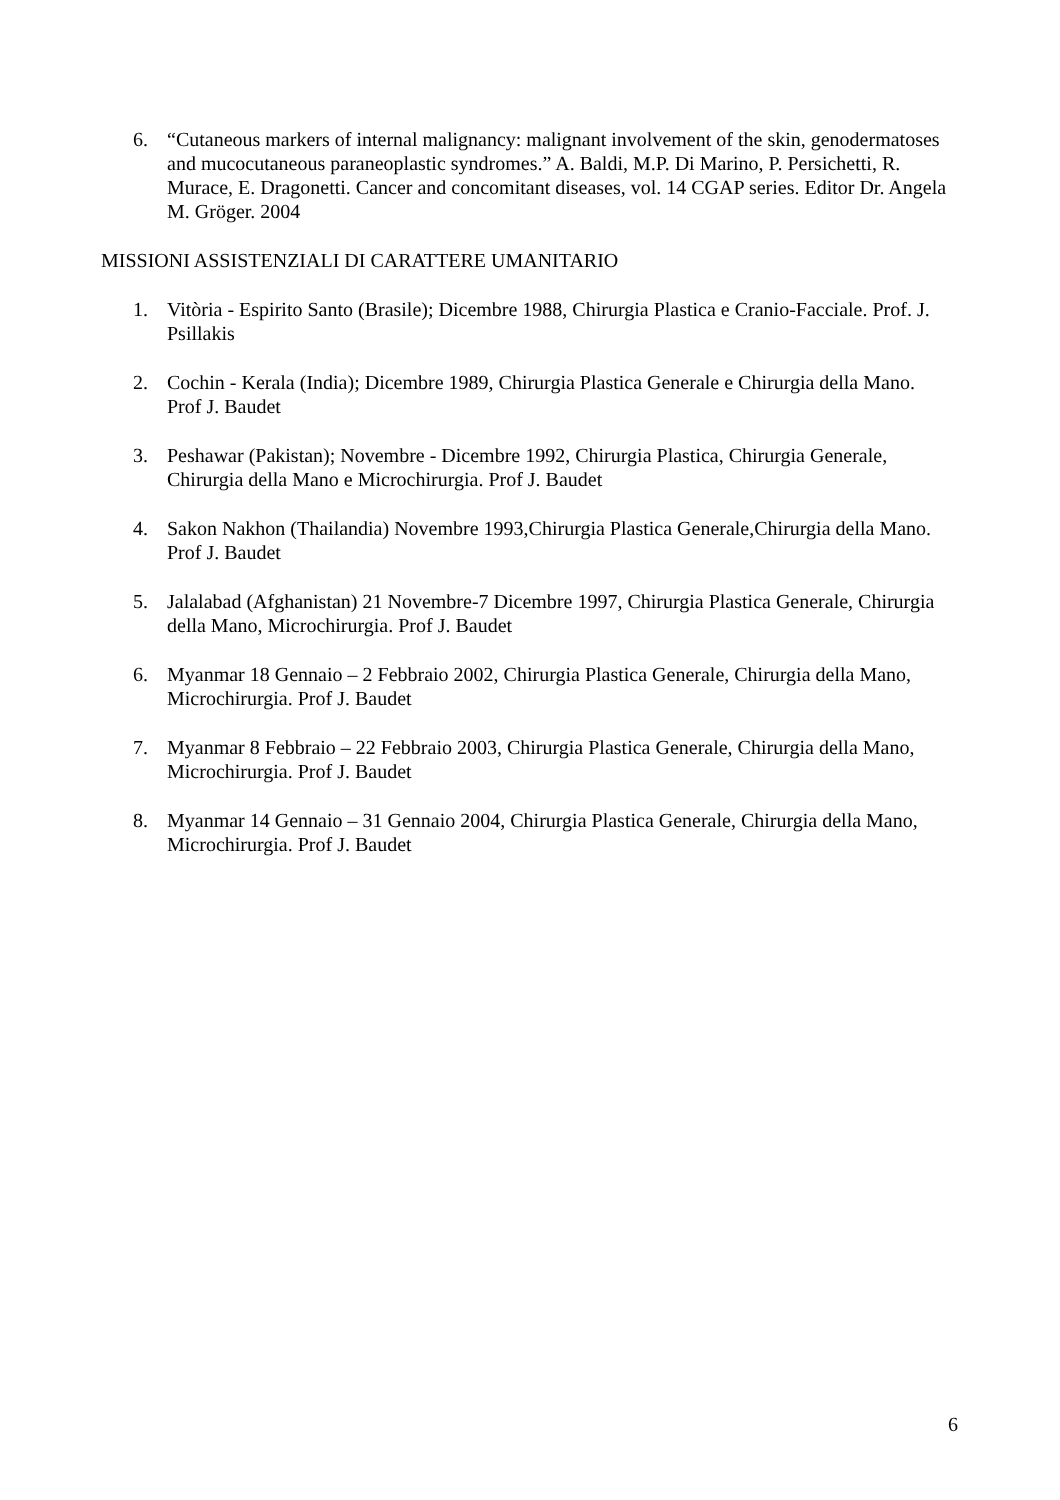6. “Cutaneous markers of internal malignancy: malignant involvement of the skin, genodermatoses and mucocutaneous paraneoplastic syndromes.” A. Baldi, M.P. Di Marino, P. Persichetti, R. Murace, E. Dragonetti. Cancer and concomitant diseases, vol. 14 CGAP series. Editor Dr. Angela M. Gröger. 2004
MISSIONI ASSISTENZIALI DI CARATTERE UMANITARIO
1. Vitòria - Espirito Santo (Brasile); Dicembre 1988, Chirurgia Plastica e Cranio-Facciale. Prof. J. Psillakis
2. Cochin - Kerala (India); Dicembre 1989, Chirurgia Plastica Generale e Chirurgia della Mano. Prof J. Baudet
3. Peshawar (Pakistan); Novembre - Dicembre 1992, Chirurgia Plastica, Chirurgia Generale, Chirurgia della Mano e Microchirurgia. Prof J. Baudet
4. Sakon Nakhon (Thailandia) Novembre 1993,Chirurgia Plastica Generale,Chirurgia della Mano. Prof J. Baudet
5. Jalalabad (Afghanistan) 21 Novembre-7 Dicembre 1997, Chirurgia Plastica Generale, Chirurgia della Mano, Microchirurgia. Prof J. Baudet
6. Myanmar 18 Gennaio – 2 Febbraio 2002, Chirurgia Plastica Generale, Chirurgia della Mano, Microchirurgia. Prof J. Baudet
7. Myanmar 8 Febbraio – 22 Febbraio 2003, Chirurgia Plastica Generale, Chirurgia della Mano, Microchirurgia. Prof J. Baudet
8. Myanmar 14 Gennaio – 31 Gennaio 2004, Chirurgia Plastica Generale, Chirurgia della Mano, Microchirurgia. Prof J. Baudet
6